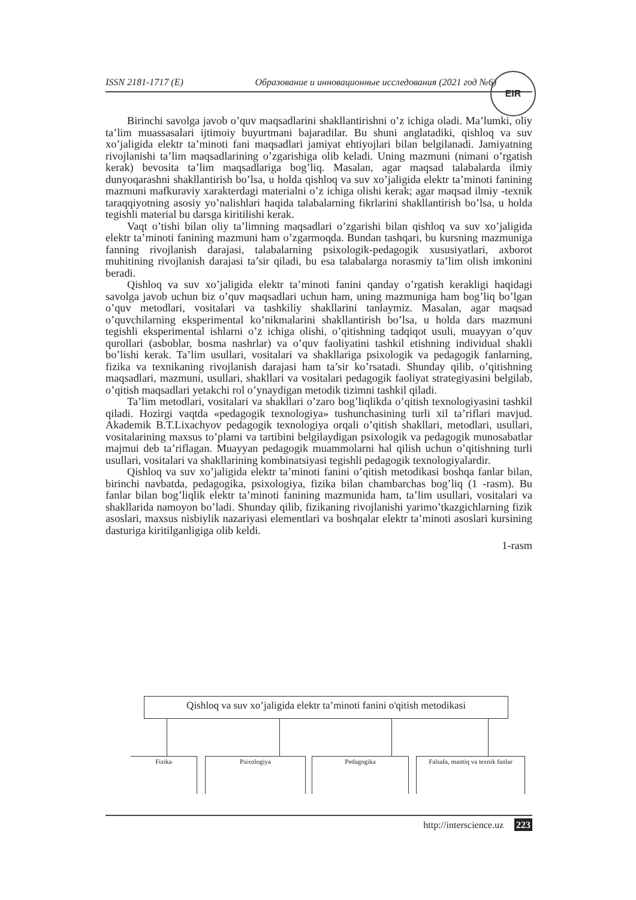ISSN 2181-1717 (E) Образование и инновационные исследования (2021 год №6)
EIR
Birinchi savolga javob o’quv maqsadlarini shakllantirishni o’z ichiga oladi. Ma’lumki, oliy ta’lim muassasalari ijtimoiy buyurtmani bajaradilar. Bu shuni anglatadiki, qishloq va suv xo’jaligida elektr ta’minoti fani maqsadlari jamiyat ehtiyojlari bilan belgilanadi. Jamiyatning rivojlanishi ta’lim maqsadlarining o’zgarishiga olib keladi. Uning mazmuni (nimani o’rgatish kerak) bevosita ta’lim maqsadlariga bog’liq. Masalan, agar maqsad talabalarda ilmiy dunyoqarashni shakllantirish bo’lsa, u holda qishloq va suv xo’jaligida elektr ta’minoti fanining mazmuni mafkuraviy xarakterdagi materialni o’z ichiga olishi kerak; agar maqsad ilmiy -texnik taraqqiyotning asosiy yo’nalishlari haqida talabalarning fikrlarini shakllantirish bo’lsa, u holda tegishli material bu darsga kiritilishi kerak.
Vaqt o’tishi bilan oliy ta’limning maqsadlari o’zgarishi bilan qishloq va suv xo’jaligida elektr ta’minoti fanining mazmuni ham o’zgarmoqda. Bundan tashqari, bu kursning mazmuniga fanning rivojlanish darajasi, talabalarning psixologik-pedagogik xususiyatlari, axborot muhitining rivojlanish darajasi ta’sir qiladi, bu esa talabalarga norasmiy ta’lim olish imkonini beradi.
Qishloq va suv xo’jaligida elektr ta’minoti fanini qanday o’rgatish kerakligi haqidagi savolga javob uchun biz o’quv maqsadlari uchun ham, uning mazmuniga ham bog’liq bo’lgan o’quv metodlari, vositalari va tashkiliy shakllarini tanlaymiz. Masalan, agar maqsad o’quvchilarning eksperimental ko’nikmalarini shakllantirish bo’lsa, u holda dars mazmuni tegishli eksperimental ishlarni o’z ichiga olishi, o’qitishning tadqiqot usuli, muayyan o’quv qurollari (asboblar, bosma nashrlar) va o’quv faoliyatini tashkil etishning individual shakli bo’lishi kerak. Ta’lim usullari, vositalari va shakllariga psixologik va pedagogik fanlarning, fizika va texnikaning rivojlanish darajasi ham ta’sir ko’rsatadi. Shunday qilib, o’qitishning maqsadlari, mazmuni, usullari, shakllari va vositalari pedagogik faoliyat strategiyasini belgilab, o’qitish maqsadlari yetakchi rol o’ynaydigan metodik tizimni tashkil qiladi.
Ta’lim metodlari, vositalari va shakllari o’zaro bog’liqlikda o’qitish texnologiyasini tashkil qiladi. Hozirgi vaqtda «pedagogik texnologiya» tushunchasining turli xil ta’riflari mavjud. Akademik B.T.Lixachyov pedagogik texnologiya orqali o’qitish shakllari, metodlari, usullari, vositalarining maxsus to’plami va tartibini belgilaydigan psixologik va pedagogik munosabatlar majmui deb ta’riflagan. Muayyan pedagogik muammolarni hal qilish uchun o’qitishning turli usullari, vositalari va shakllarining kombinatsiyasi tegishli pedagogik texnologiyalardir.
Qishloq va suv xo’jaligida elektr ta’minoti fanini o’qitish metodikasi boshqa fanlar bilan, birinchi navbatda, pedagogika, psixologiya, fizika bilan chambarchas bog’liq (1 -rasm). Bu fanlar bilan bog’liqlik elektr ta’minoti fanining mazmunida ham, ta’lim usullari, vositalari va shakllarida namoyon bo’ladi. Shunday qilib, fizikaning rivojlanishi yarimo’tkazgichlarning fizik asoslari, maxsus nisbiylik nazariyasi elementlari va boshqalar elektr ta’minoti asoslari kursining dasturiga kiritilganligiga olib keldi.
1-rasm
Qishloq va suv xo’jaligida elektr ta’minoti fanini o'qitish metodikasi
Fizika Psixologiya Pedagogika
Falsafa, mantiq va texnik fanlar
http://interscience.uz 223